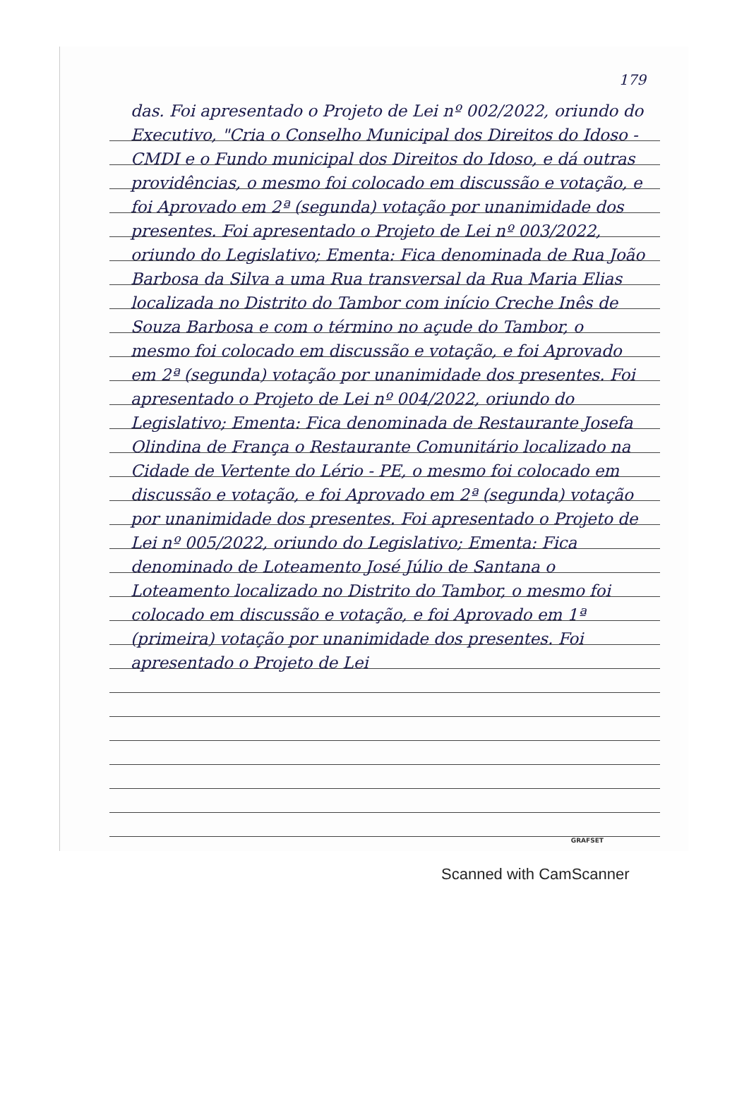179
das. Foi apresentado o Projeto de Lei nº 002/2022, oriundo do Executivo, "Cria o Conselho Municipal dos Direitos do Idoso - CMDI e o Fundo municipal dos Direitos do Idoso, e dá outras providências, o mesmo foi colocado em discussão e votação, e foi Aprovado em 2ª (segunda) votação por unanimidade dos presentes. Foi apresentado o Projeto de Lei nº 003/2022, oriundo do Legislativo; Ementa: Fica denominada de Rua João Barbosa da Silva a uma Rua transversal da Rua Maria Elias localizada no Distrito do Tambor com início Creche Inês de Souza Barbosa e com o término no açude do Tambor, o mesmo foi colocado em discussão e votação, e foi Aprovado em 2ª (segunda) votação por unanimidade dos presentes. Foi apresentado o Projeto de Lei nº 004/2022, oriundo do Legislativo; Ementa: Fica denominada de Restaurante Josefa Olindina de França o Restaurante Comunitário localizado na Cidade de Vertente do Lério - PE, o mesmo foi colocado em discussão e votação, e foi Aprovado em 2ª (segunda) votação por unanimidade dos presentes. Foi apresentado o Projeto de Lei nº 005/2022, oriundo do Legislativo; Ementa: Fica denominado de Loteamento José Júlio de Santana o Loteamento localizado no Distrito do Tambor, o mesmo foi colocado em discussão e votação, e foi Aprovado em 1ª (primeira) votação por unanimidade dos presentes. Foi apresentado o Projeto de Lei
GRAFSET
Scanned with CamScanner